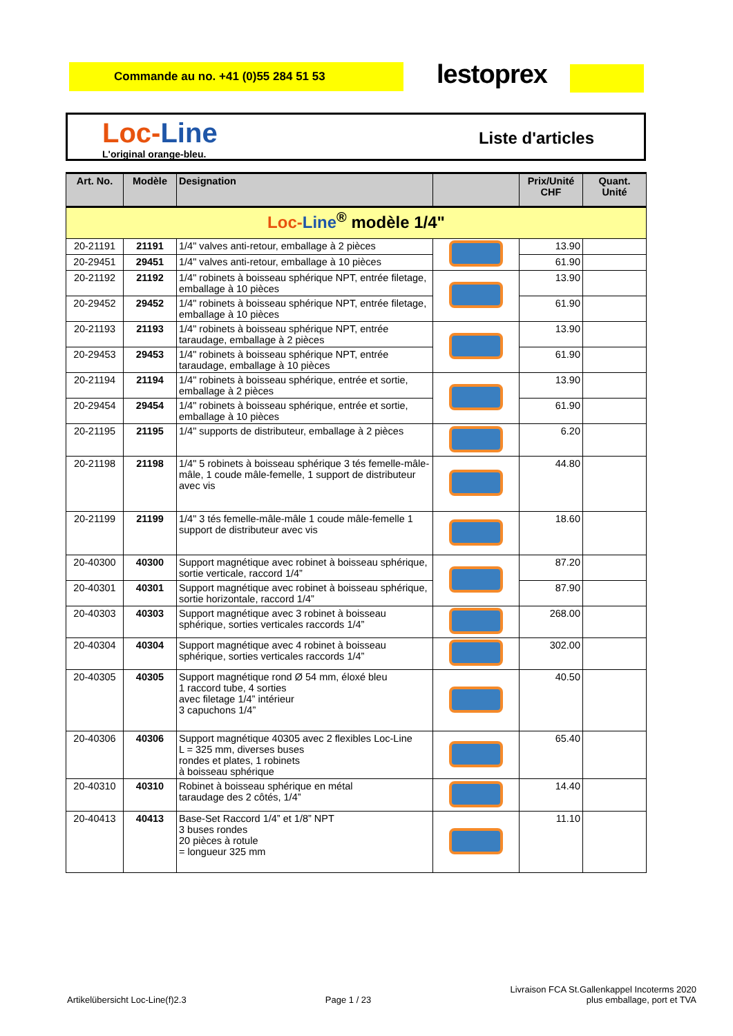Commande au no. +41 (0)55 284 51 53 lestoprex
Loc-Line
L'original orange-bleu.
Liste d'articles
| Art. No. | Modèle | Designation | | Prix/Unité CHF | Quant. Unité |
| --- | --- | --- | --- | --- | --- |
| Loc- Line<sup>®</sup> modèle 1/4" | | | | | |
| 20-21191 | 21191 | 1/4" valves anti-retour, emballage à 2 pièces | | 13.90 | |
| 20-29451 | 29451 | 1/4" valves anti-retour, emballage à 10 pièces | | 61.90 | |
| 20-21192 | 21192 | 1/4" robinets à boisseau sphérique NPT, entrée filetage, emballage à 10 pièces | | 13.90 | |
| 20-29452 | 29452 | 1/4" robinets à boisseau sphérique NPT, entrée filetage, emballage à 10 pièces | | 61.90 | |
| 20-21193 | 21193 | 1/4" robinets à boisseau sphérique NPT, entrée taraudage, emballage à 2 pièces | | 13.90 | |
| 20-29453 | 29453 | 1/4" robinets à boisseau sphérique NPT, entrée taraudage, emballage à 10 pièces | | 61.90 | |
| 20-21194 | 21194 | 1/4" robinets à boisseau sphérique, entrée et sortie, emballage à 2 pièces | | 13.90 | |
| 20-29454 | 29454 | 1/4" robinets à boisseau sphérique, entrée et sortie, emballage à 10 pièces | | 61.90 | |
| 20-21195 | 21195 | 1/4" supports de distributeur, emballage à 2 pièces | | 6.20 | |
| 20-21198 | 21198 | 1/4" 5 robinets à boisseau sphérique 3 tés femelle-mâle-mâle, 1 coude mâle-femelle, 1 support de distributeur avec vis | | 44.80 | |
| 20-21199 | 21199 | 1/4" 3 tés femelle-mâle-mâle 1 coude mâle-femelle 1 support de distributeur avec vis | | 18.60 | |
| 20-40300 | 40300 | Support magnétique avec robinet à boisseau sphérique, sortie verticale, raccord 1/4” | | 87.20 | |
| 20-40301 | 40301 | Support magnétique avec robinet à boisseau sphérique, sortie horizontale, raccord 1/4” | | 87.90 | |
| 20-40303 | 40303 | Support magnétique avec 3 robinet à boisseau sphérique, sorties verticales raccords 1/4” | | 268.00 | |
| 20-40304 | 40304 | Support magnétique avec 4 robinet à boisseau sphérique, sorties verticales raccords 1/4” | | 302.00 | |
| 20-40305 | 40305 | Support magnétique rond Ø 54 mm, éloxé bleu 1 raccord tube, 4 sorties avec filetage 1/4” intérieur 3 capuchons 1/4” | | 40.50 | |
| 20-40306 | 40306 | Support magnétique 40305 avec 2 flexibles Loc-Line L = 325 mm, diverses buses rondes et plates, 1 robinets à boisseau sphérique | | 65.40 | |
| 20-40310 | 40310 | Robinet à boisseau sphérique en métal taraudage des 2 côtés, 1/4” | | 14.40 | |
| 20-40413 | 40413 | Base-Set Raccord 1/4” et 1/8” NPT 3 buses rondes 20 pièces à rotule = longueur 325 mm | | 11.10 | |
Artikelübersicht Loc-Line(f)2.3
Page 1 / 23
Livraison FCA St.Gallenkappel Incoterms 2020
plus emballage, port et TVA